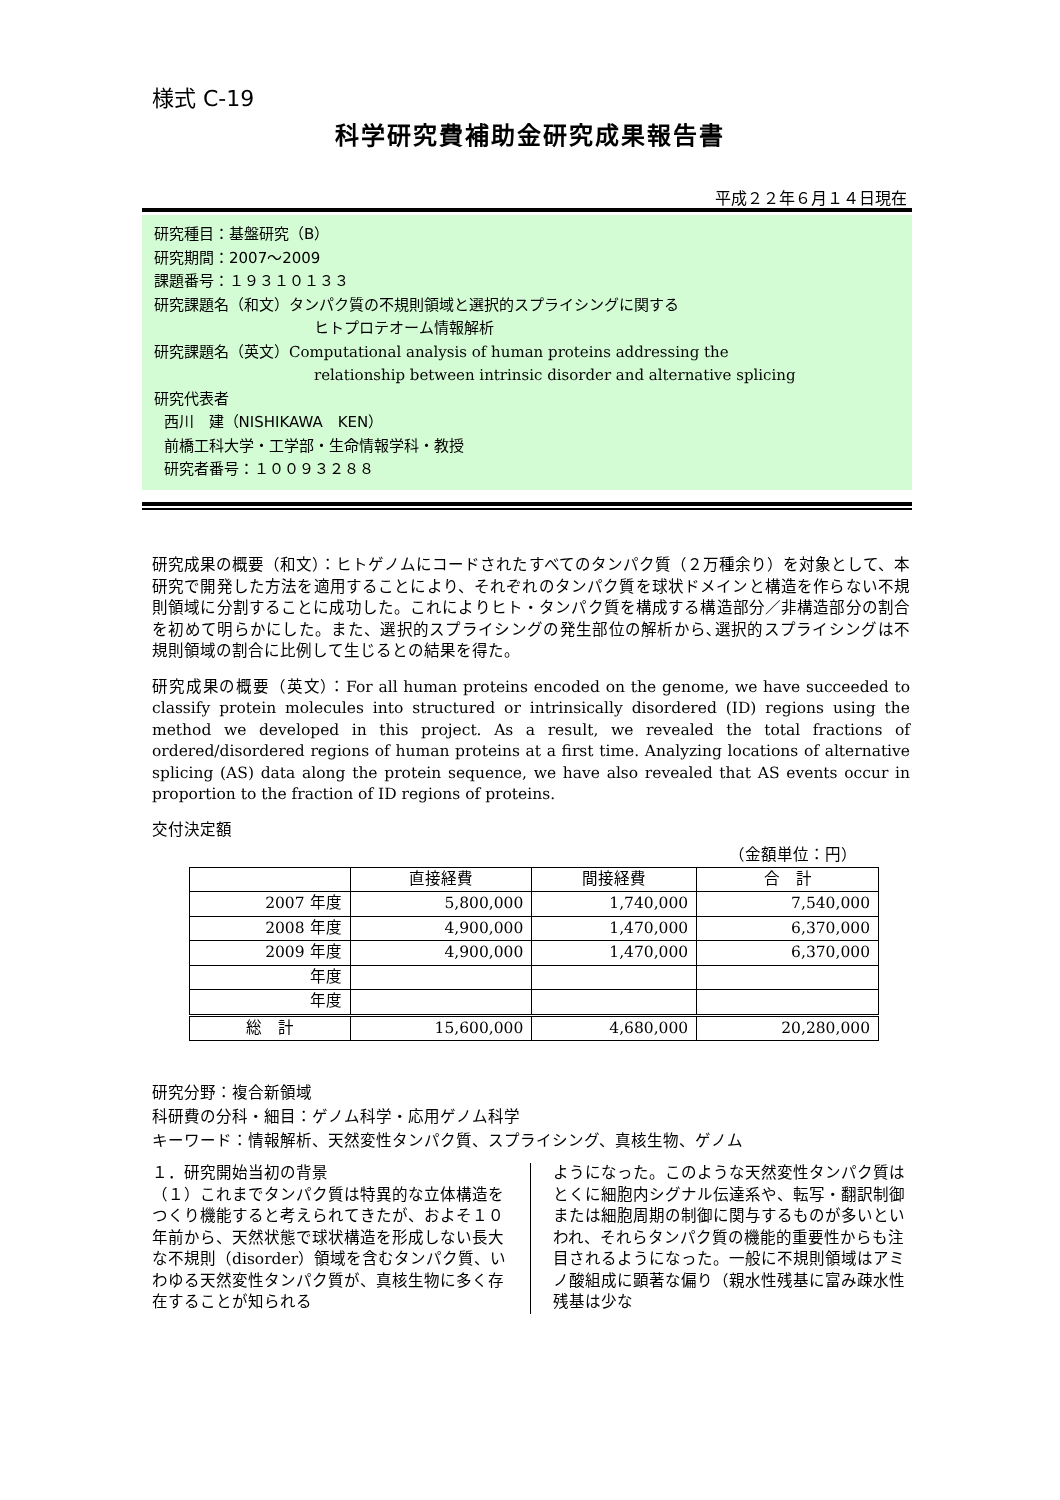様式 C-19
科学研究費補助金研究成果報告書
平成２２年６月１４日現在
研究種目：基盤研究（B）
研究期間：2007～2009
課題番号：１９３１０１３３
研究課題名（和文）タンパク質の不規則領域と選択的スプライシングに関する
ヒトプロテオーム情報解析
研究課題名（英文）Computational analysis of human proteins addressing the
relationship between intrinsic disorder and alternative splicing
研究代表者
西川　建（NISHIKAWA　KEN）
前橋工科大学・工学部・生命情報学科・教授
研究者番号：１００９３２８８
研究成果の概要（和文）：ヒトゲノムにコードされたすべてのタンパク質（２万種余り）を対象として、本研究で開発した方法を適用することにより、それぞれのタンパク質を球状ドメインと構造を作らない不規則領域に分割することに成功した。これによりヒト・タンパク質を構成する構造部分／非構造部分の割合を初めて明らかにした。また、選択的スプライシングの発生部位の解析から､選択的スプライシングは不規則領域の割合に比例して生じるとの結果を得た。
研究成果の概要（英文）：For all human proteins encoded on the genome, we have succeeded to classify protein molecules into structured or intrinsically disordered (ID) regions using the method we developed in this project. As a result, we revealed the total fractions of ordered/disordered regions of human proteins at a first time. Analyzing locations of alternative splicing (AS) data along the protein sequence, we have also revealed that AS events occur in proportion to the fraction of ID regions of proteins.
交付決定額
（金額単位：円）
| | 直接経費 | 間接経費 | 合 計 |
| --- | --- | --- | --- |
| 2007 年度 | 5,800,000 | 1,740,000 | 7,540,000 |
| 2008 年度 | 4,900,000 | 1,470,000 | 6,370,000 |
| 2009 年度 | 4,900,000 | 1,470,000 | 6,370,000 |
| 年度 | | | |
| 年度 | | | |
| 総 計 | 15,600,000 | 4,680,000 | 20,280,000 |
研究分野：複合新領域
科研費の分科・細目：ゲノム科学・応用ゲノム科学
キーワード：情報解析、天然変性タンパク質、スプライシング、真核生物、ゲノム
１．研究開始当初の背景
（１）これまでタンパク質は特異的な立体構造をつくり機能すると考えられてきたが、およそ１０年前から、天然状態で球状構造を形成しない長大な不規則（disorder）領域を含むタンパク質、いわゆる天然変性タンパク質が、真核生物に多く存在することが知られる
ようになった。このような天然変性タンパク質はとくに細胞内シグナル伝達系や、転写・翻訳制御または細胞周期の制御に関与するものが多いといわれ、それらタンパク質の機能的重要性からも注目されるようになった。一般に不規則領域はアミノ酸組成に顕著な偏り（親水性残基に富み疎水性残基は少な